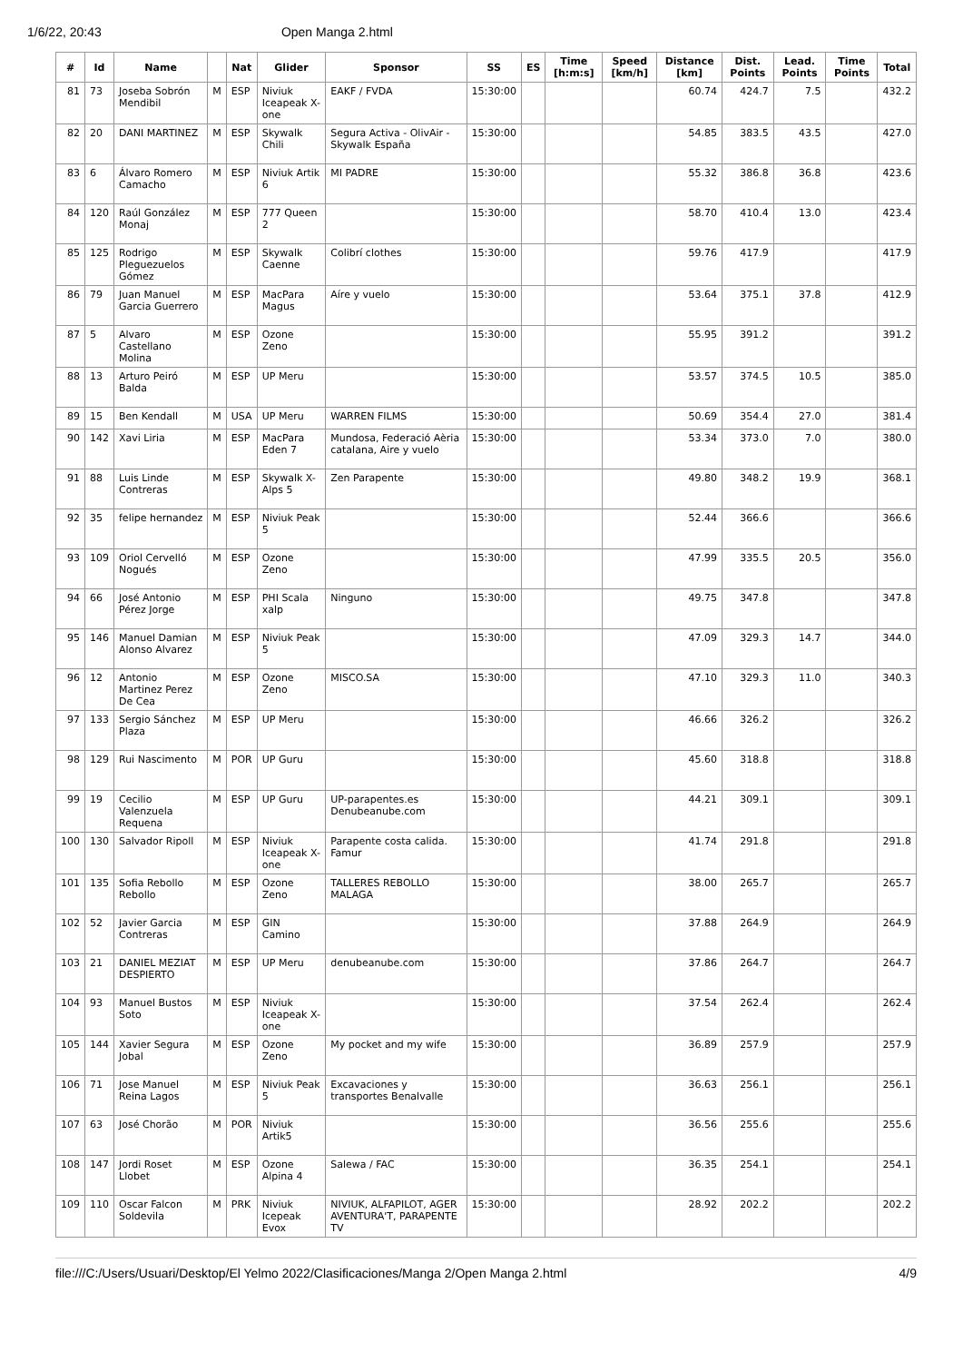1/6/22, 20:43 Open Manga 2.html
| # | Id | Name | | Nat | Glider | Sponsor | SS | ES | Time [h:m:s] | Speed [km/h] | Distance [km] | Dist. Points | Lead. Points | Time Points | Total |
| --- | --- | --- | --- | --- | --- | --- | --- | --- | --- | --- | --- | --- | --- | --- | --- |
| 81 | 73 | Joseba Sobrón Mendibil | M | ESP | Niviuk Iceapeak X-one | EAKF / FVDA | 15:30:00 | | | | 60.74 | 424.7 | 7.5 | | 432.2 |
| 82 | 20 | DANI MARTINEZ | M | ESP | Skywalk Chili | Segura Activa - OlivAir - Skywalk España | 15:30:00 | | | | 54.85 | 383.5 | 43.5 | | 427.0 |
| 83 | 6 | Álvaro Romero Camacho | M | ESP | Niviuk Artik 6 | MI PADRE | 15:30:00 | | | | 55.32 | 386.8 | 36.8 | | 423.6 |
| 84 | 120 | Raúl González Monaj | M | ESP | 777 Queen 2 | | 15:30:00 | | | | 58.70 | 410.4 | 13.0 | | 423.4 |
| 85 | 125 | Rodrigo Pleguezuelos Gómez | M | ESP | Skywalk Caenne | Colibrí clothes | 15:30:00 | | | | 59.76 | 417.9 | | | 417.9 |
| 86 | 79 | Juan Manuel Garcia Guerrero | M | ESP | MacPara Magus | Aíre y vuelo | 15:30:00 | | | | 53.64 | 375.1 | 37.8 | | 412.9 |
| 87 | 5 | Alvaro Castellano Molina | M | ESP | Ozone Zeno | | 15:30:00 | | | | 55.95 | 391.2 | | | 391.2 |
| 88 | 13 | Arturo Peiró Balda | M | ESP | UP Meru | | 15:30:00 | | | | 53.57 | 374.5 | 10.5 | | 385.0 |
| 89 | 15 | Ben Kendall | M | USA | UP Meru | WARREN FILMS | 15:30:00 | | | | 50.69 | 354.4 | 27.0 | | 381.4 |
| 90 | 142 | Xavi Liria | M | ESP | MacPara Eden 7 | Mundosa, Federació Aèria catalana, Aire y vuelo | 15:30:00 | | | | 53.34 | 373.0 | 7.0 | | 380.0 |
| 91 | 88 | Luis Linde Contreras | M | ESP | Skywalk X-Alps 5 | Zen Parapente | 15:30:00 | | | | 49.80 | 348.2 | 19.9 | | 368.1 |
| 92 | 35 | felipe hernandez | M | ESP | Niviuk Peak 5 | | 15:30:00 | | | | 52.44 | 366.6 | | | 366.6 |
| 93 | 109 | Oriol Cervelló Nogués | M | ESP | Ozone Zeno | | 15:30:00 | | | | 47.99 | 335.5 | 20.5 | | 356.0 |
| 94 | 66 | José Antonio Pérez Jorge | M | ESP | PHI Scala xalp | Ninguno | 15:30:00 | | | | 49.75 | 347.8 | | | 347.8 |
| 95 | 146 | Manuel Damian Alonso Alvarez | M | ESP | Niviuk Peak 5 | | 15:30:00 | | | | 47.09 | 329.3 | 14.7 | | 344.0 |
| 96 | 12 | Antonio Martinez Perez De Cea | M | ESP | Ozone Zeno | MISCO.SA | 15:30:00 | | | | 47.10 | 329.3 | 11.0 | | 340.3 |
| 97 | 133 | Sergio Sánchez Plaza | M | ESP | UP Meru | | 15:30:00 | | | | 46.66 | 326.2 | | | 326.2 |
| 98 | 129 | Rui Nascimento | M | POR | UP Guru | | 15:30:00 | | | | 45.60 | 318.8 | | | 318.8 |
| 99 | 19 | Cecilio Valenzuela Requena | M | ESP | UP Guru | UP-parapentes.es Denubeanube.com | 15:30:00 | | | | 44.21 | 309.1 | | | 309.1 |
| 100 | 130 | Salvador Ripoll | M | ESP | Niviuk Iceapeak X-one | Parapente costa calida. Famur | 15:30:00 | | | | 41.74 | 291.8 | | | 291.8 |
| 101 | 135 | Sofia Rebollo Rebollo | M | ESP | Ozone Zeno | TALLERES REBOLLO MALAGA | 15:30:00 | | | | 38.00 | 265.7 | | | 265.7 |
| 102 | 52 | Javier Garcia Contreras | M | ESP | GIN Camino | | 15:30:00 | | | | 37.88 | 264.9 | | | 264.9 |
| 103 | 21 | DANIEL MEZIAT DESPIERTO | M | ESP | UP Meru | denubeanube.com | 15:30:00 | | | | 37.86 | 264.7 | | | 264.7 |
| 104 | 93 | Manuel Bustos Soto | M | ESP | Niviuk Iceapeak X-one | | 15:30:00 | | | | 37.54 | 262.4 | | | 262.4 |
| 105 | 144 | Xavier Segura Jobal | M | ESP | Ozone Zeno | My pocket and my wife | 15:30:00 | | | | 36.89 | 257.9 | | | 257.9 |
| 106 | 71 | Jose Manuel Reina Lagos | M | ESP | Niviuk Peak 5 | Excavaciones y transportes Benalvalle | 15:30:00 | | | | 36.63 | 256.1 | | | 256.1 |
| 107 | 63 | José Chorão | M | POR | Niviuk Artik5 | | 15:30:00 | | | | 36.56 | 255.6 | | | 255.6 |
| 108 | 147 | Jordi Roset Llobet | M | ESP | Ozone Alpina 4 | Salewa / FAC | 15:30:00 | | | | 36.35 | 254.1 | | | 254.1 |
| 109 | 110 | Oscar Falcon Soldevila | M | PRK | Niviuk Icepeak Evox | NIVIUK, ALFAPILOT, AGER AVENTURA'T, PARAPENTE TV | 15:30:00 | | | | 28.92 | 202.2 | | | 202.2 |
file:///C:/Users/Usuari/Desktop/El Yelmo 2022/Clasificaciones/Manga 2/Open Manga 2.html 4/9